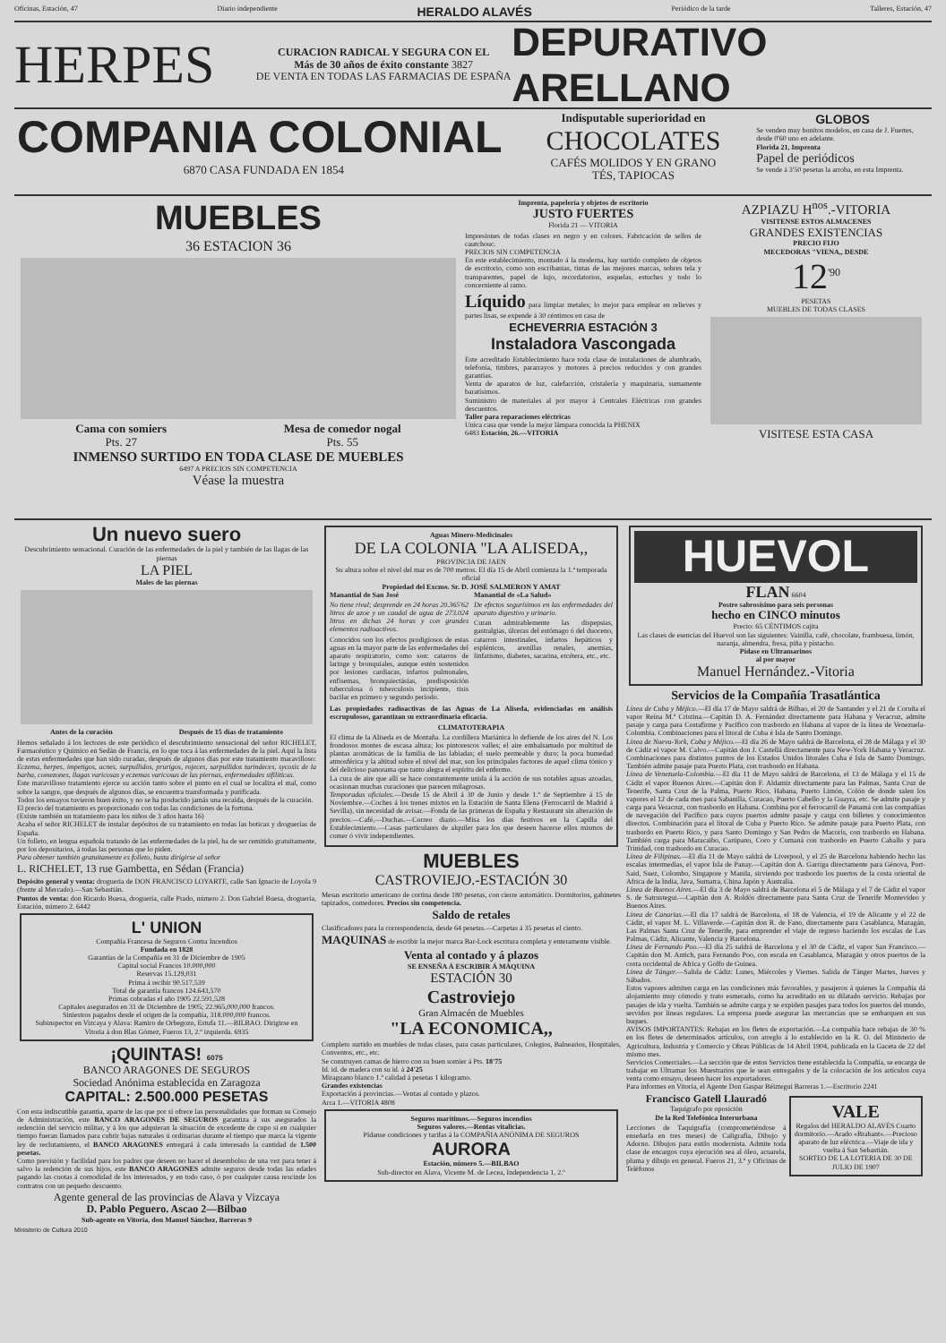Oficinas, Estación, 47 Diario independiente HERALDO ALAVÉS Periódico de la tarde Talleres, Estación, 47
HERPES
CURACION RADICAL Y SEGURA CON EL
Más de 30 años de éxito constante 3827
DE VENTA EN TODAS LAS FARMACIAS DE ESPAÑA
DEPURATIVO ARELLANO
COMPANIA COLONIAL
6870 CASA FUNDADA EN 1854
Indisputable superioridad en
CHOCOLATES
CAFÉS MOLIDOS Y EN GRANO
TÉS, TAPIOCAS
GLOBOS
Se venden muy bonitos modelos, en casa de J. Fuertes, desde 0'60 uno en adelante.
Florida 21, Imprenta
Papel de periódicos
Se vende á 3'50 pesetas la arroba, en esta Imprenta.
MUEBLES
36 ESTACION 36
Cama con somiers
Pts. 27 Mesa de comedor nogal
Pts. 55
INMENSO SURTIDO EN TODA CLASE DE MUEBLES
6497 A PRECIOS SIN COMPETENCIA
Véase la muestra
Imprenta, papelería y objetos de escritorio
JUSTO FUERTES
Florida 21 — VITORIA
Impresiones de todas clases en negro y en colores. Fabricación de sellos de cautchouc.
PRECIOS SIN COMPETENCIA
En este establecimiento, montado á la moderna, hay surtido completo de objetos de escritorio, como son escribanias, tintas de las mejores marcas, sobres tela y transparentes, papel de lujo, recordatorios, esquelas, estuches y todo lo concerniente al ramo.
Líquido para limpiar metales; lo mejor para emplear en relieves y partes lisas, se expende á 30 céntimos en casa de
ECHEVERRIA ESTACIÓN 3
Instaladora Vascongada
Este acreditado Establecimiento hace toda clase de instalaciones de alumbrado, telefonía, timbres, pararrayos y motores á precios reducidos y con grandes garantías.
Venta de aparatos de luz, calefacción, cristalería y maquinaria, sumamente baratísimos.
Suministro de materiales al por mayor á Centrales Eléctricas con grandes descuentos.
Taller para reparaciones eléctricas
Unica casa que vende la mejor lámpara conocida la PHENIX
6483 Estación, 26.—VITORIA
AZPIAZU H<sup>nos</sup>.-VITORIA
VISITENSE ESTOS ALMACENES
GRANDES EXISTENCIAS
PRECIO FIJO
MECEDORAS "VIENA,, DESDE
12<sup>'90</sup>
PESETAS
MUEBLES DE TODAS CLASES
VISITESE ESTA CASA
Un nuevo suero
Descubrimiento sensacional. Curación de las enfermedades de la piel y también de las llagas de las piernas
LA PIEL
Males de las piernas
Antes de la curación Después de 15 días de tratamiento
Hemos señalado á los lectores de este periódico el descubrimiento sensacional del señor RICHELET, Farmacéutico y Químico en Sedán de Francia, en lo que toca á las enfermedades de la piel. Aquí la lista de estas enfermedades que han sido curadas, después de algunos días por este tratamiento maravilloso: Eczema, herpes, impetigos, acnes, sarpullidos, prurigos, rojeces, sarpullidos tarindeces, sycosis de la barba, comezones, llagas varicosas y eczemas varicosas de las piernas, enfermedades sifilíticas.
Este maravilloso tratamiento ejerce su acción tanto sobre el punto en el cual se localiza el mal, como sobre la sangre, que después de algunos días, se encuentra transformada y purificada.
Todos los ensayos tuvieron buen éxito, y no se ha producido jamás una recaída, después de la curación.
El precio del tratamiento es proporcionado con todas las condiciones de la fortuna.
(Existe también un tratamiento para los niños de 3 años hasta 16)
Acaba el señor RICHELET de instalar depósitos de su tratamiento en todas las boticas y droguerías de España.
Un folleto, en lengua española tratando de las enfermedades de la piel, ha de ser remitido gratuitamente, por los depositarios, á todas las personas que lo piden.
Para obtener también gratuitamente es folleto, basta dirigirse al señor
L. RICHELET, 13 rue Gambetta, en Sédan (Francia)
Depósito general y venta: droguería de DON FRANCISCO LOYARTE, calle San Ignacio de Loyola 9 (frente al Mercado).—San Sebastián.
Puntos de venta: don Ricardo Buesa, droguería, calle Prado, número 2. Don Gabriel Buesa, droguería, Estación, número 2. 6442
L' UNION
Compañía Francesa de Seguros Contra Incendios
Fundada en 1828
Garantías de la Compañía en 31 de Diciembre de 1905
Capital social Francos 10.000,000
Reservas 15.129,031
Prima á recibir 90.517,539
Total de garantía francos 124.643,570
Primas cobradas el año 1905 22.591,528
Capitales asegurados en 31 de Diciembre de 1905; 22.965,000,000 francos.
Siniestros pagados desde el origen de la compañía, 318.000,000 francos.
Subinspector en Vizcaya y Alava: Ramiro de Orbegozo, Estufa 11.—BILBAO. Dirigirse en Vitoria á don Blas Gómez, Fueros 13, 2.º izquierda. 6935
¡QUINTAS! 6075
BANCO ARAGONES DE SEGUROS
Sociedad Anónima establecida en Zaragoza
CAPITAL: 2.500.000 PESETAS
Con esta indiscutible garantía, aparte de las que por sí ofrece las personalidades que forman su Consejo de Administración, este BANCO ARAGONES DE SEGUROS garantiza á sus asegurados la redención del servicio militar, y á los que adquieran la situación de excedente de cupo si en cualquier tiempo fueran llamados para cubrir bajas naturales ú ordinarias durante el tiempo que marca la vigente ley de reclutamiento, el BANCO ARAGONES entregará á cada interesado la cantidad de 1.500 pesetas.
Como previsión y facilidad para los padres que deseen no hacer el desembolso de una vez para tener á salvo la redención de sus hijos, este BANCO ARAGONES admite seguros desde todas las edades pagando las cuotas á comodidad de los interesados, y en todo caso, ó por cualquier causa rescinde los contratos con un pequeño descuento.
Agente general de las provincias de Alava y Vizcaya
D. Pablo Peguero. Ascao 2—Bilbao
Sub-agente en Vitoria, don Manuel Sánchez, Barreras 9
Aguas Minero-Medicinales
DE LA COLONIA "LA ALISEDA,,
PROVINCIA DE JAEN
Su altura sobre el nivel del mar es de 700 metros. El día 15 de Abril comienza la 1.ª temporada oficial
Propiedad del Excmo. Sr. D. JOSÉ SALMERON Y AMAT
Manantial de San José
No tiene rival; desprende en 24 horas 20.365'62 litros de azoe y un caudal de agua de 273.024 litros en dichas 24 horas y con grandes elementos radioactivos.
Conocidos son los efectos prodigiosos de estas aguas en la mayor parte de las enfermedades del aparato respiratorio, como son: catarros de laringe y bronquiales, aunque estén sostenidos por lesiones cardiacas, infartos pulmonales, enfisemas, bronquiectásias, predisposición tuberculosa ó tuberculosis incipiente, tisis bacilar en primero y segundo período.
Manantial de «La Salud»
De efectos segurísimos en las enfermedades del aparato digestivo y urinario.
Curan admirablemente las dispepsias, gastralgias, úlceras del estómago ó del duoceno, catarros intestinales, infartos hepáticos y esplénicos, arenillas renales, anemias, linfatismo, diabetes, sacarina, etcétera, etc., etc.
Las propiedades radioactivas de las Aguas de La Aliseda, evidenciadas en análisis escrupulosos, garantizan su extraordinaria eficacia.
CLIMATOTERAPIA
El clima de la Aliseda es de Montaña. La cordillera Mariánica lo defiende de los aires del N. Los frondosos montes de escasa altura; los pintorescos valles; el aire embalsamado por multitud de plantas aromáticas de la familia de las labiadas; el suelo permeable y duro; la poca humedad atmosférica y la altitud sobre el nivel del mar, son los principales factores de aquel clima tónico y del delicioso panorama que tanto alegra el espíritu del enfermo.
La cura de aire que allí se hace constantemente unida á la acción de sus notables aguas azoadas, ocasionan muchas curaciones que parecen milagrosas.
Temporadas oficiales.—Desde 15 de Abril á 30 de Junio y desde 1.º de Septiembre á 15 de Noviembre.—Coches á los trenes mixtos en la Estación de Santa Elena (Ferrocarril de Madrid á Sevilla), sin necesidad de avisar.—Fonda de las primeras de España y Restaurant sin alteración de precios.—Café,—Duchas.—Correo diario.—Misa los días festivos en la Capilla del Establecimiento.—Casas particulares de alquiler para los que deseen hacerse ellos mismos de comer ó vivir independientes.
MUEBLES
CASTROVIEJO.-ESTACIÓN 30
Mesas escritorio americano de cortina desde 180 pesetas, con cierre automático. Dormitorios, gabinetes tapizados, comedores. Precios sin competencia.
Saldo de retales
Clasificadores para la correspondencia, desde 64 pesetas.—Carpetas á 35 pesetas el ciento.
MAQUINAS de escribir la mejor marca Bar-Lock escritura completa y enteramente visible.
Venta al contado y á plazos
SE ENSEÑA Á ESCRIBIR Á MÁQUINA
ESTACIÓN 30
Castroviejo
Gran Almacén de Muebles
"LA ECONOMICA,,
Completo surtido en muebles de todas clases, para casas particulares, Colegios, Balnearios, Hospitales, Conventos, etc., etc.
Se construyen camas de hierro con su buen somier á Pts. 18'75
Id. id. de madera con su id. á 24'25
Miraguano blanco 1.ª calidad á pesetas 1 kilogramo.
Grandes existencias
Exportación á provincias.—Ventas al contado y plazos.
Arca 1.—VITORIA 4808
Seguros marítimos.—Seguros incendios
Seguros valores.—Rentas vitalicias.
Pídanse condiciones y tarifas á la COMPAÑIA ANÓNIMA DE SEGUROS
AURORA
Estación, número 5.—BILBAO
Sub-director en Alava, Vicente M. de Lecea, Independencia 1, 2.º
HUEVOL
FLAN 6604
Postre sabrosísimo para seis personas
hecho en CINCO minutos
Precio: 65 CÉNTIMOS cajita
Las clases de esencias del Huevol son las siguientes: Vainilla, café, chocolate, frambuesa, limón, naranja, almendra, fresa, piña y pistacho.
Pídase en Ultramarinos
al por mayor
Manuel Hernández.-Vitoria
Servicios de la Compañía Trasatlántica
Línea de Cuba y Méjico.—El día 17 de Mayo saldrá de Bilbao, el 20 de Santander y el 21 de Coruña el vapor Reina M.ª Cristina.—Capitán D. A. Fernández directamente para Habana y Veracruz, admite pasaje y carga para Costafirme y Pacífico con trasbordo en Habana al vapor de la línea de Venezuela-Colombia. Combinaciones para el litoral de Cuba é Isla de Santo Domingo.
Línea de Nueva-York, Cuba y Méjico.—El día 26 de Mayo saldrá de Barcelona, el 28 de Málaga y el 30 de Cádiz el vapor M. Calvo.—Capitán don J. Castellá directamente para New-York Habana y Veracruz. Combinaciones para distintos puntos de los Estados Unidos litorales Cuba é Isla de Santo Domingo. También admite pasaje para Puerto Plata, con trasbordo en Habana.
Línea de Venezuela-Colombia.—El día 11 de Mayo saldrá de Barcelona, el 13 de Málaga y el 15 de Cádiz el vapor Buenos Aires.—Capitán don F. Aldamiz directamente para las Palmas, Santa Cruz de Tenerife, Santa Cruz de la Palma, Puerto Rico, Habana, Puerto Limón, Colón de donde salen los vapores el 12 de cada mes para Sabanilla, Curacao, Puerto Cabello y la Guayra, etc. Se admite pasaje y carga para Veracruz, con trasbordo en Habana. Combina por el ferrocarril de Panamá con las compañías de navegación del Pacífico para cuyos puertos admite pasaje y carga con billetes y conocimientos directos. Combinación para el litoral de Cuba y Puerto Rico. Se admite pasaje para Puerto Plata, con trasbordo en Puerto Rico, y para Santo Domingo y San Pedro de Macorís, con trasbordo en Habana. También carga para Maracaibo, Carúpano, Coro y Cumaná con trasbordo en Puerto Caballo y para Trinidad, con trasbordo en Curacao.
Línea de Filipinas.—El día 11 de Mayo saldrá de Liverpool, y el 25 de Barcelona habiendo hecho las escalas intermedias, el vapor Isla de Panay.—Capitán don A. Garriga directamente para Génova, Port-Said, Suez, Colombo, Singapore y Manila, sirviendo por trasbordo los puertos de la costa oriental de Africa de la India, Java, Sumatra, China Japón y Australia.
Línea de Buenos Aires.—El día 3 de Mayo saldrá de Barcelona el 5 de Málaga y el 7 de Cádiz el vapor S. de Satrustegui.—Capitán don A. Roldós directamente para Santa Cruz de Tenerife Montevideo y Buenos Aires.
Línea de Canarias.—El día 17 saldrá de Barcelona, el 18 de Valencia, el 19 de Alicante y el 22 de Cádiz, el vapor M. L. Villaverde.—Capitán don R. de Fano, directamente para Casablanca, Mazagán, Las Palmas Santa Cruz de Tenerife, para emprender el viaje de regreso haciendo los escalas de Las Palmas, Cádiz, Alicante, Valencia y Barcelona.
Línea de Fernando Poo.—El día 25 saldrá de Barcelona y el 30 de Cádiz, el vapor San Francisco.—Capitán don M. Antich, para Fernando Poo, con escala en Casablanca, Mazagán y otros puertos de la costa occidental de Africa y Golfo de Guinea.
Línea de Tánger.—Salida de Cádiz: Lunes, Miércoles y Viernes. Salida de Tánger Martes, Jueves y Sábados.
Estos vapores admiten carga en las condiciones más favorables, y pasajeros á quienes la Compañía dá alojamiento muy cómodo y trato esmerado, como ha acreditado en su dilatado servicio. Rebajas por pasajes de ida y vuelta. También se admite carga y se expiden pasajes para todos los puertos del mundo, servidos por líneas regulares. La empresa puede asegurar las mercancías que se embarquen en sus buques.
AVISOS IMPORTANTES: Rebajas en los fletes de exportación.—La compañía hace rebajas de 30 % en los fletes de determinados artículos, con arreglo á lo establecido en la R. O. del Ministerio de Agricultura, Industria y Comercio y Obras Públicas de 14 Abril 1904, publicada en la Gaceta de 22 del mismo mes.
Servicios Comerciales.—La sección que de estos Servicios tiene establecida la Compañía, se encarga de trabajar en Ultramar los Muestrarios que le sean entregados y de la colocación de los artículos cuya venta como ensayo, deseen hacer los exportadores.
Para informes en Vitoria, el Agente Don Gaspar Béiztegui Barreras 1.—Escritorio 2241
Francisco Gatell Llauradó
Taquígrafo por oposición
De la Red Telefónica Interurbana
Lecciones de Taquigrafía (comprometiéndose á enseñarla en tres meses) de Caligrafía, Dibujo y Adorno. Dibujos para estilo modernista. Admite toda clase de encargos cuya ejecución sea al óleo, acuarela, pluma y dibujo en general. Fueros 21, 3.º y Oficinas de Teléfonos
VALE
Regalos del HERALDO ALAVÉS Cuarto dormitorio.—Arado «Brabant».—Precioso aparato de luz eléctrica.—Viaje de ida y vuelta á San Sebastián.
SORTEO DE LA LOTERIA DE 30 DE JULIO DE 1907
Ministerio de Cultura 2010